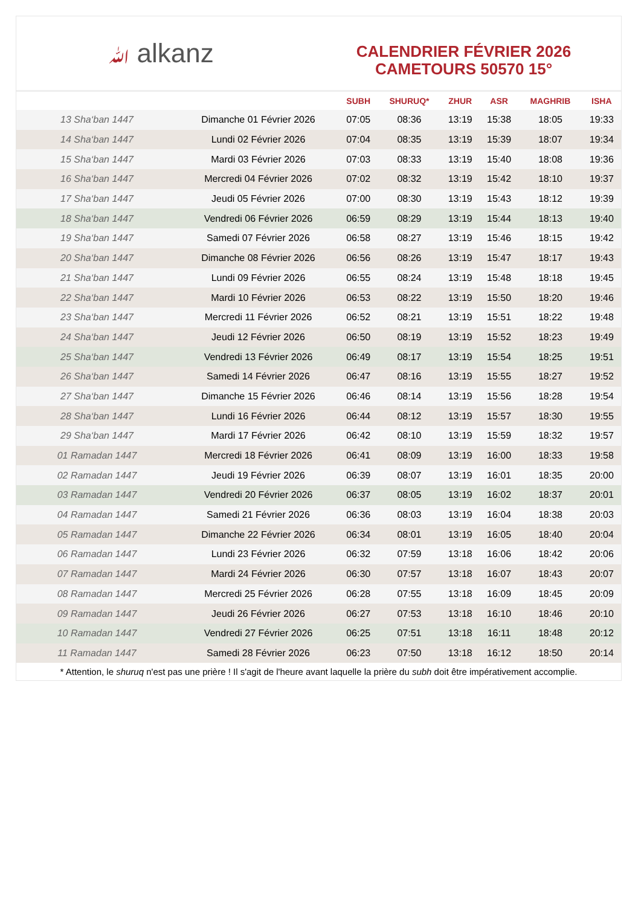ﷲ alkanz
CALENDRIER FÉVRIER 2026
CAMETOURS 50570 15°
| | | SUBH | SHURUQ* | ZHUR | ASR | MAGHRIB | ISHA |
| --- | --- | --- | --- | --- | --- | --- | --- |
| 13 Sha‘ban 1447 | Dimanche 01 Février 2026 | 07:05 | 08:36 | 13:19 | 15:38 | 18:05 | 19:33 |
| 14 Sha‘ban 1447 | Lundi 02 Février 2026 | 07:04 | 08:35 | 13:19 | 15:39 | 18:07 | 19:34 |
| 15 Sha‘ban 1447 | Mardi 03 Février 2026 | 07:03 | 08:33 | 13:19 | 15:40 | 18:08 | 19:36 |
| 16 Sha‘ban 1447 | Mercredi 04 Février 2026 | 07:02 | 08:32 | 13:19 | 15:42 | 18:10 | 19:37 |
| 17 Sha‘ban 1447 | Jeudi 05 Février 2026 | 07:00 | 08:30 | 13:19 | 15:43 | 18:12 | 19:39 |
| 18 Sha‘ban 1447 | Vendredi 06 Février 2026 | 06:59 | 08:29 | 13:19 | 15:44 | 18:13 | 19:40 |
| 19 Sha‘ban 1447 | Samedi 07 Février 2026 | 06:58 | 08:27 | 13:19 | 15:46 | 18:15 | 19:42 |
| 20 Sha‘ban 1447 | Dimanche 08 Février 2026 | 06:56 | 08:26 | 13:19 | 15:47 | 18:17 | 19:43 |
| 21 Sha‘ban 1447 | Lundi 09 Février 2026 | 06:55 | 08:24 | 13:19 | 15:48 | 18:18 | 19:45 |
| 22 Sha‘ban 1447 | Mardi 10 Février 2026 | 06:53 | 08:22 | 13:19 | 15:50 | 18:20 | 19:46 |
| 23 Sha‘ban 1447 | Mercredi 11 Février 2026 | 06:52 | 08:21 | 13:19 | 15:51 | 18:22 | 19:48 |
| 24 Sha‘ban 1447 | Jeudi 12 Février 2026 | 06:50 | 08:19 | 13:19 | 15:52 | 18:23 | 19:49 |
| 25 Sha‘ban 1447 | Vendredi 13 Février 2026 | 06:49 | 08:17 | 13:19 | 15:54 | 18:25 | 19:51 |
| 26 Sha‘ban 1447 | Samedi 14 Février 2026 | 06:47 | 08:16 | 13:19 | 15:55 | 18:27 | 19:52 |
| 27 Sha‘ban 1447 | Dimanche 15 Février 2026 | 06:46 | 08:14 | 13:19 | 15:56 | 18:28 | 19:54 |
| 28 Sha‘ban 1447 | Lundi 16 Février 2026 | 06:44 | 08:12 | 13:19 | 15:57 | 18:30 | 19:55 |
| 29 Sha‘ban 1447 | Mardi 17 Février 2026 | 06:42 | 08:10 | 13:19 | 15:59 | 18:32 | 19:57 |
| 01 Ramadan 1447 | Mercredi 18 Février 2026 | 06:41 | 08:09 | 13:19 | 16:00 | 18:33 | 19:58 |
| 02 Ramadan 1447 | Jeudi 19 Février 2026 | 06:39 | 08:07 | 13:19 | 16:01 | 18:35 | 20:00 |
| 03 Ramadan 1447 | Vendredi 20 Février 2026 | 06:37 | 08:05 | 13:19 | 16:02 | 18:37 | 20:01 |
| 04 Ramadan 1447 | Samedi 21 Février 2026 | 06:36 | 08:03 | 13:19 | 16:04 | 18:38 | 20:03 |
| 05 Ramadan 1447 | Dimanche 22 Février 2026 | 06:34 | 08:01 | 13:19 | 16:05 | 18:40 | 20:04 |
| 06 Ramadan 1447 | Lundi 23 Février 2026 | 06:32 | 07:59 | 13:18 | 16:06 | 18:42 | 20:06 |
| 07 Ramadan 1447 | Mardi 24 Février 2026 | 06:30 | 07:57 | 13:18 | 16:07 | 18:43 | 20:07 |
| 08 Ramadan 1447 | Mercredi 25 Février 2026 | 06:28 | 07:55 | 13:18 | 16:09 | 18:45 | 20:09 |
| 09 Ramadan 1447 | Jeudi 26 Février 2026 | 06:27 | 07:53 | 13:18 | 16:10 | 18:46 | 20:10 |
| 10 Ramadan 1447 | Vendredi 27 Février 2026 | 06:25 | 07:51 | 13:18 | 16:11 | 18:48 | 20:12 |
| 11 Ramadan 1447 | Samedi 28 Février 2026 | 06:23 | 07:50 | 13:18 | 16:12 | 18:50 | 20:14 |
* Attention, le shuruq n'est pas une prière ! Il s'agit de l'heure avant laquelle la prière du subh doit être impérativement accomplie.